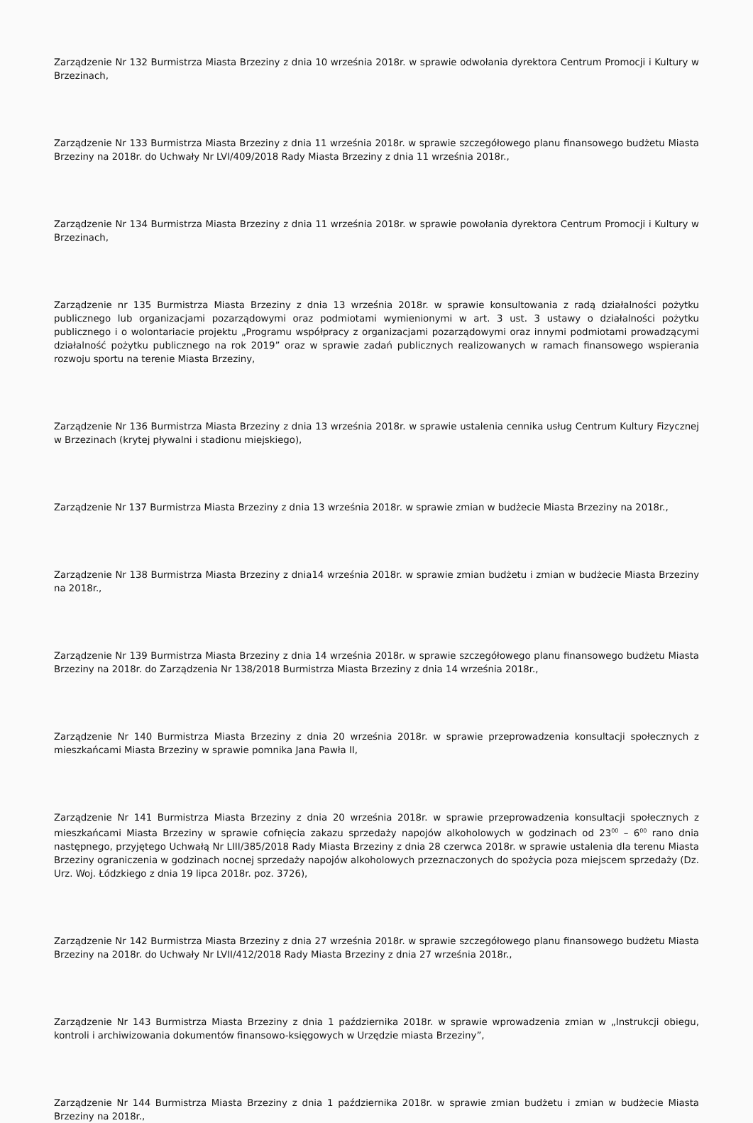Zarządzenie Nr 132 Burmistrza Miasta Brzeziny z dnia 10 września 2018r. w sprawie odwołania dyrektora Centrum Promocji i Kultury w Brzezinach,
Zarządzenie Nr 133 Burmistrza Miasta Brzeziny z dnia 11 września 2018r. w sprawie szczegółowego planu finansowego budżetu Miasta Brzeziny na 2018r. do Uchwały Nr LVI/409/2018 Rady Miasta Brzeziny z dnia 11 września 2018r.,
Zarządzenie Nr 134 Burmistrza Miasta Brzeziny z dnia 11 września 2018r. w sprawie powołania dyrektora Centrum Promocji i Kultury w Brzezinach,
Zarządzenie nr 135 Burmistrza Miasta Brzeziny z dnia 13 września 2018r. w sprawie konsultowania z radą działalności pożytku publicznego lub organizacjami pozarządowymi oraz podmiotami wymienionymi w art. 3 ust. 3 ustawy o działalności pożytku publicznego i o wolontariacie projektu „Programu współpracy z organizacjami pozarządowymi oraz innymi podmiotami prowadzącymi działalność pożytku publicznego na rok 2019” oraz w sprawie zadań publicznych realizowanych w ramach finansowego wspierania rozwoju sportu na terenie Miasta Brzeziny,
Zarządzenie Nr 136 Burmistrza Miasta Brzeziny z dnia 13 września 2018r. w sprawie ustalenia cennika usług Centrum Kultury Fizycznej w Brzezinach (krytej pływalni i stadionu miejskiego),
Zarządzenie Nr 137 Burmistrza Miasta Brzeziny z dnia 13 września 2018r. w sprawie zmian w budżecie Miasta Brzeziny na 2018r.,
Zarządzenie Nr 138 Burmistrza Miasta Brzeziny z dnia14 września 2018r. w sprawie zmian budżetu i zmian w budżecie Miasta Brzeziny na 2018r.,
Zarządzenie Nr 139 Burmistrza Miasta Brzeziny z dnia 14 września 2018r. w sprawie szczegółowego planu finansowego budżetu Miasta Brzeziny na 2018r. do Zarządzenia Nr 138/2018 Burmistrza Miasta Brzeziny z dnia 14 września 2018r.,
Zarządzenie Nr 140 Burmistrza Miasta Brzeziny z dnia 20 września 2018r. w sprawie przeprowadzenia konsultacji społecznych z mieszkańcami Miasta Brzeziny w sprawie pomnika Jana Pawła II,
Zarządzenie Nr 141 Burmistrza Miasta Brzeziny z dnia 20 września 2018r. w sprawie przeprowadzenia konsultacji społecznych z mieszkańcami Miasta Brzeziny w sprawie cofnięcia zakazu sprzedaży napojów alkoholowych w godzinach od 23<sup>00</sup> – 6<sup>00</sup> rano dnia następnego, przyjętego Uchwałą Nr LIII/385/2018 Rady Miasta Brzeziny z dnia 28 czerwca 2018r. w sprawie ustalenia dla terenu Miasta Brzeziny ograniczenia w godzinach nocnej sprzedaży napojów alkoholowych przeznaczonych do spożycia poza miejscem sprzedaży (Dz. Urz. Woj. Łódzkiego z dnia 19 lipca 2018r. poz. 3726),
Zarządzenie Nr 142 Burmistrza Miasta Brzeziny z dnia 27 września 2018r. w sprawie szczegółowego planu finansowego budżetu Miasta Brzeziny na 2018r. do Uchwały Nr LVII/412/2018 Rady Miasta Brzeziny z dnia 27 września 2018r.,
Zarządzenie Nr 143 Burmistrza Miasta Brzeziny z dnia 1 października 2018r. w sprawie wprowadzenia zmian w „Instrukcji obiegu, kontroli i archiwizowania dokumentów finansowo-księgowych w Urzędzie miasta Brzeziny”,
Zarządzenie Nr 144 Burmistrza Miasta Brzeziny z dnia 1 października 2018r. w sprawie zmian budżetu i zmian w budżecie Miasta Brzeziny na 2018r.,